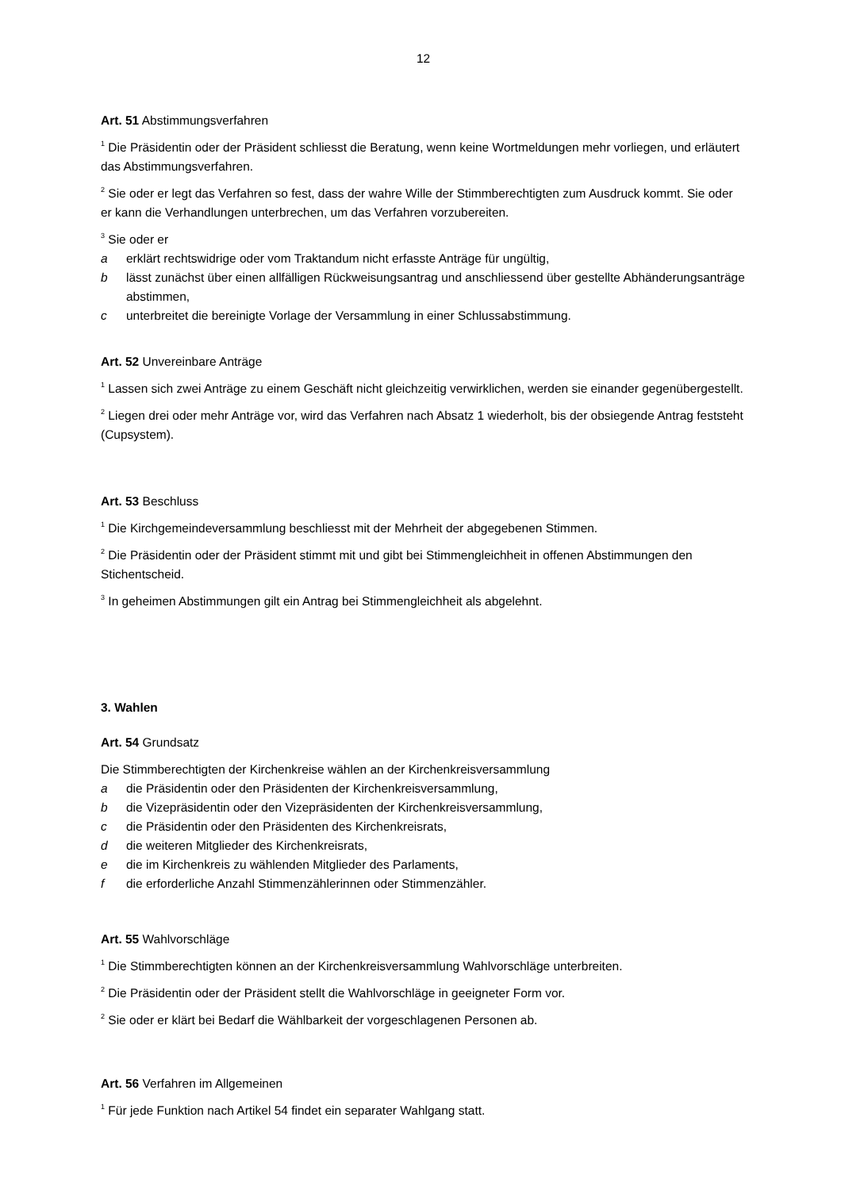12
Art. 51 Abstimmungsverfahren
<sup>1</sup> Die Präsidentin oder der Präsident schliesst die Beratung, wenn keine Wortmeldungen mehr vorliegen, und erläutert das Abstimmungsverfahren.
<sup>2</sup> Sie oder er legt das Verfahren so fest, dass der wahre Wille der Stimmberechtigten zum Ausdruck kommt. Sie oder er kann die Verhandlungen unterbrechen, um das Verfahren vorzubereiten.
<sup>3</sup> Sie oder er
a erklärt rechtswidrige oder vom Traktandum nicht erfasste Anträge für ungültig,
b lässt zunächst über einen allfälligen Rückweisungsantrag und anschliessend über gestellte Abhänderungsanträge abstimmen,
c unterbreitet die bereinigte Vorlage der Versammlung in einer Schlussabstimmung.
Art. 52 Unvereinbare Anträge
<sup>1</sup> Lassen sich zwei Anträge zu einem Geschäft nicht gleichzeitig verwirklichen, werden sie einander gegenübergestellt.
<sup>2</sup> Liegen drei oder mehr Anträge vor, wird das Verfahren nach Absatz 1 wiederholt, bis der obsiegende Antrag feststeht (Cupsystem).
Art. 53 Beschluss
<sup>1</sup> Die Kirchgemeindeversammlung beschliesst mit der Mehrheit der abgegebenen Stimmen.
<sup>2</sup> Die Präsidentin oder der Präsident stimmt mit und gibt bei Stimmengleichheit in offenen Abstimmungen den Stichentscheid.
<sup>3</sup> In geheimen Abstimmungen gilt ein Antrag bei Stimmengleichheit als abgelehnt.
3. Wahlen
Art. 54 Grundsatz
Die Stimmberechtigten der Kirchenkreise wählen an der Kirchenkreisversammlung
a die Präsidentin oder den Präsidenten der Kirchenkreisversammlung,
b die Vizepräsidentin oder den Vizepräsidenten der Kirchenkreisversammlung,
c die Präsidentin oder den Präsidenten des Kirchenkreisrats,
d die weiteren Mitglieder des Kirchenkreisrats,
e die im Kirchenkreis zu wählenden Mitglieder des Parlaments,
f die erforderliche Anzahl Stimmenzählerinnen oder Stimmenzähler.
Art. 55 Wahlvorschläge
<sup>1</sup> Die Stimmberechtigten können an der Kirchenkreisversammlung Wahlvorschläge unterbreiten.
<sup>2</sup> Die Präsidentin oder der Präsident stellt die Wahlvorschläge in geeigneter Form vor.
<sup>2</sup> Sie oder er klärt bei Bedarf die Wählbarkeit der vorgeschlagenen Personen ab.
Art. 56 Verfahren im Allgemeinen
<sup>1</sup> Für jede Funktion nach Artikel 54 findet ein separater Wahlgang statt.